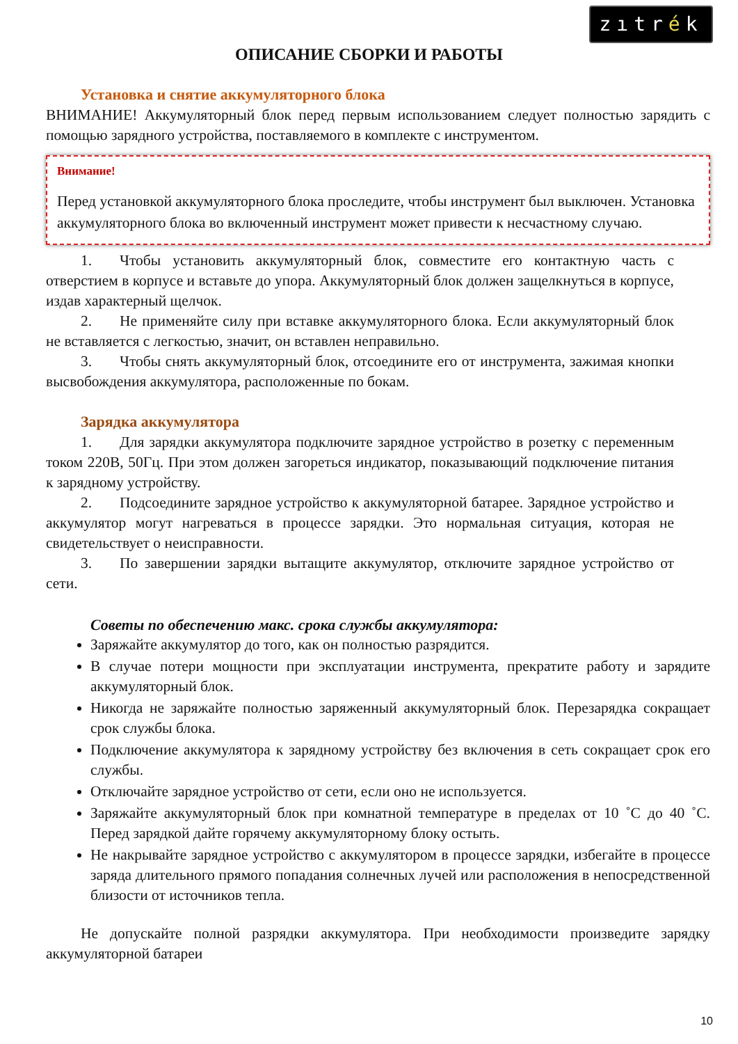zıtrék
ОПИСАНИЕ СБОРКИ И РАБОТЫ
Установка и снятие аккумуляторного блока
ВНИМАНИЕ! Аккумуляторный блок перед первым использованием следует полностью зарядить с помощью зарядного устройства, поставляемого в комплекте с инструментом.
Внимание!
Перед установкой аккумуляторного блока проследите, чтобы инструмент был выключен. Установка аккумуляторного блока во включенный инструмент может привести к несчастному случаю.
1. Чтобы установить аккумуляторный блок, совместите его контактную часть с отверстием в корпусе и вставьте до упора. Аккумуляторный блок должен защелкнуться в корпусе, издав характерный щелчок.
2. Не применяйте силу при вставке аккумуляторного блока. Если аккумуляторный блок не вставляется с легкостью, значит, он вставлен неправильно.
3. Чтобы снять аккумуляторный блок, отсоедините его от инструмента, зажимая кнопки высвобождения аккумулятора, расположенные по бокам.
Зарядка аккумулятора
1. Для зарядки аккумулятора подключите зарядное устройство в розетку с переменным током 220В, 50Гц. При этом должен загореться индикатор, показывающий подключение питания к зарядному устройству.
2. Подсоедините зарядное устройство к аккумуляторной батарее. Зарядное устройство и аккумулятор могут нагреваться в процессе зарядки. Это нормальная ситуация, которая не свидетельствует о неисправности.
3. По завершении зарядки вытащите аккумулятор, отключите зарядное устройство от сети.
Советы по обеспечению макс. срока службы аккумулятора:
Заряжайте аккумулятор до того, как он полностью разрядится.
В случае потери мощности при эксплуатации инструмента, прекратите работу и зарядите аккумуляторный блок.
Никогда не заряжайте полностью заряженный аккумуляторный блок. Перезарядка сокращает срок службы блока.
Подключение аккумулятора к зарядному устройству без включения в сеть сокращает срок его службы.
Отключайте зарядное устройство от сети, если оно не используется.
Заряжайте аккумуляторный блок при комнатной температуре в пределах от 10 ˚С до 40 ˚С. Перед зарядкой дайте горячему аккумуляторному блоку остыть.
Не накрывайте зарядное устройство с аккумулятором в процессе зарядки, избегайте в процессе заряда длительного прямого попадания солнечных лучей или расположения в непосредственной близости от источников тепла.
Не допускайте полной разрядки аккумулятора. При необходимости произведите зарядку аккумуляторной батареи
10